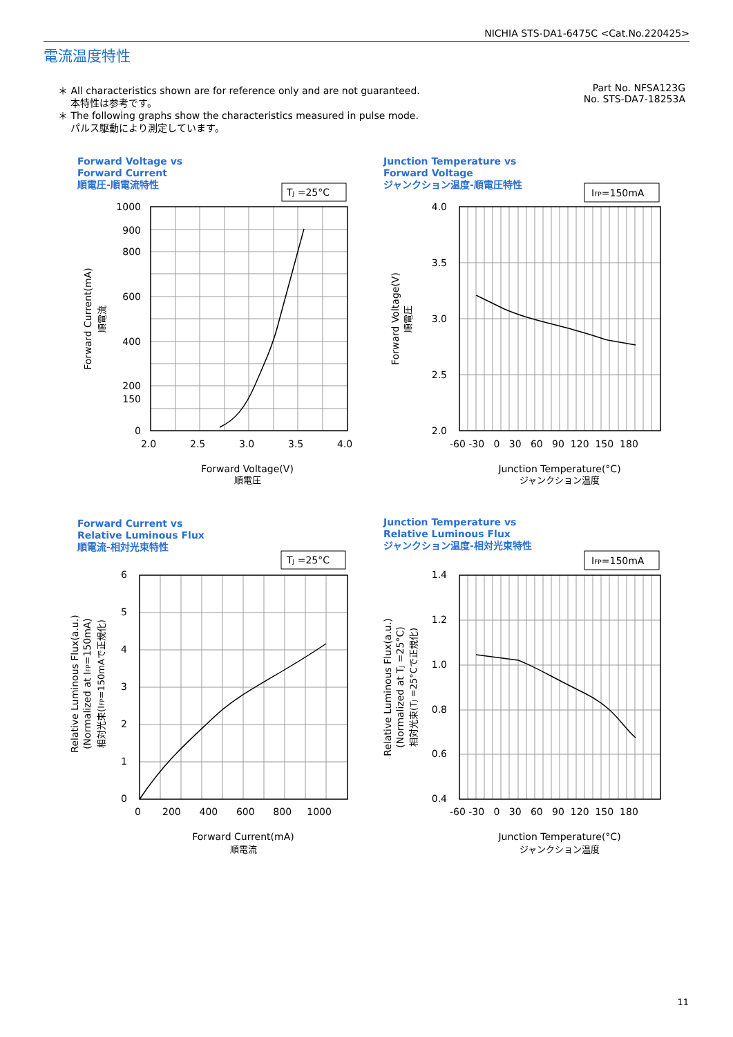NICHIA STS-DA1-6475C <Cat.No.220425>
電流温度特性
＊ All characteristics shown are for reference only and are not guaranteed.
本特性は参考です。
＊ The following graphs show the characteristics measured in pulse mode.
パルス駆動により測定しています。
Part No. NFSA123G
No. STS-DA7-18253A
Forward Voltage vs
Forward Current
順電圧-順電流特性
Junction Temperature vs
Forward Voltage
ジャンクション温度-順電圧特性
Forward Current vs
Relative Luminous Flux
順電流-相対光束特性
Junction Temperature vs
Relative Luminous Flux
ジャンクション温度-相対光束特性
TJ =25°C
IFP=150mA
TJ =25°C
IFP=150mA
1000
900
800
600
400
200
150
0
4.0
3.5
3.0
2.5
2.0
6
5
4
3
2
1
0
1.4
1.2
1.0
0.8
0.6
0.4
2.0
2.5
3.0
3.5
4.0
-60 -30 0 30 60 90 120 150 180
0 200 400 600 800 1000
-60 -30 0 30 60 90 120 150 180
Forward Voltage(V)
順電圧
Junction Temperature(°C)
ジャンクション温度
Forward Current(mA)
順電流
Junction Temperature(°C)
ジャンクション温度
Forward Current(mA)
順電流
Forward Voltage(V)
順電圧
Relative Luminous Flux(a.u.)
(Normalized at IFP=150mA)
相対光束(IFP=150mAで正規化)
Relative Luminous Flux(a.u.)
(Normalized at TJ =25°C)
相対光束(TJ =25°Cで正規化)
11